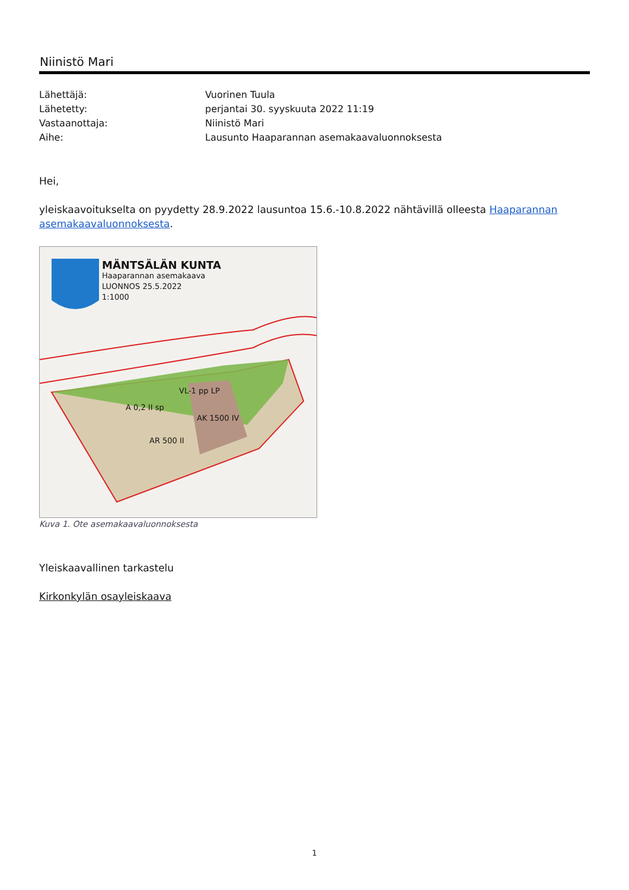Niinistö Mari
| Lähettäjä: | Vuorinen Tuula |
| Lähetetty: | perjantai 30. syyskuuta 2022 11:19 |
| Vastaanottaja: | Niinistö Mari |
| Aihe: | Lausunto Haaparannan asemakaavaluonnoksesta |
Hei,
yleiskaavoitukselta on pyydetty 28.9.2022 lausuntoa 15.6.-10.8.2022 nähtävillä olleesta Haaparannan asemakaavaluonnoksesta.
MÄNTSÄLÄN KUNTA
Haaparannan asemakaava
LUONNOS 25.5.2022
1:1000
VL-1 pp LP
A 0,2 II sp
AK 1500 IV
AR 500 II
Kuva 1. Ote asemakaavaluonnoksesta
Yleiskaavallinen tarkastelu
Kirkonkylän osayleiskaava
1